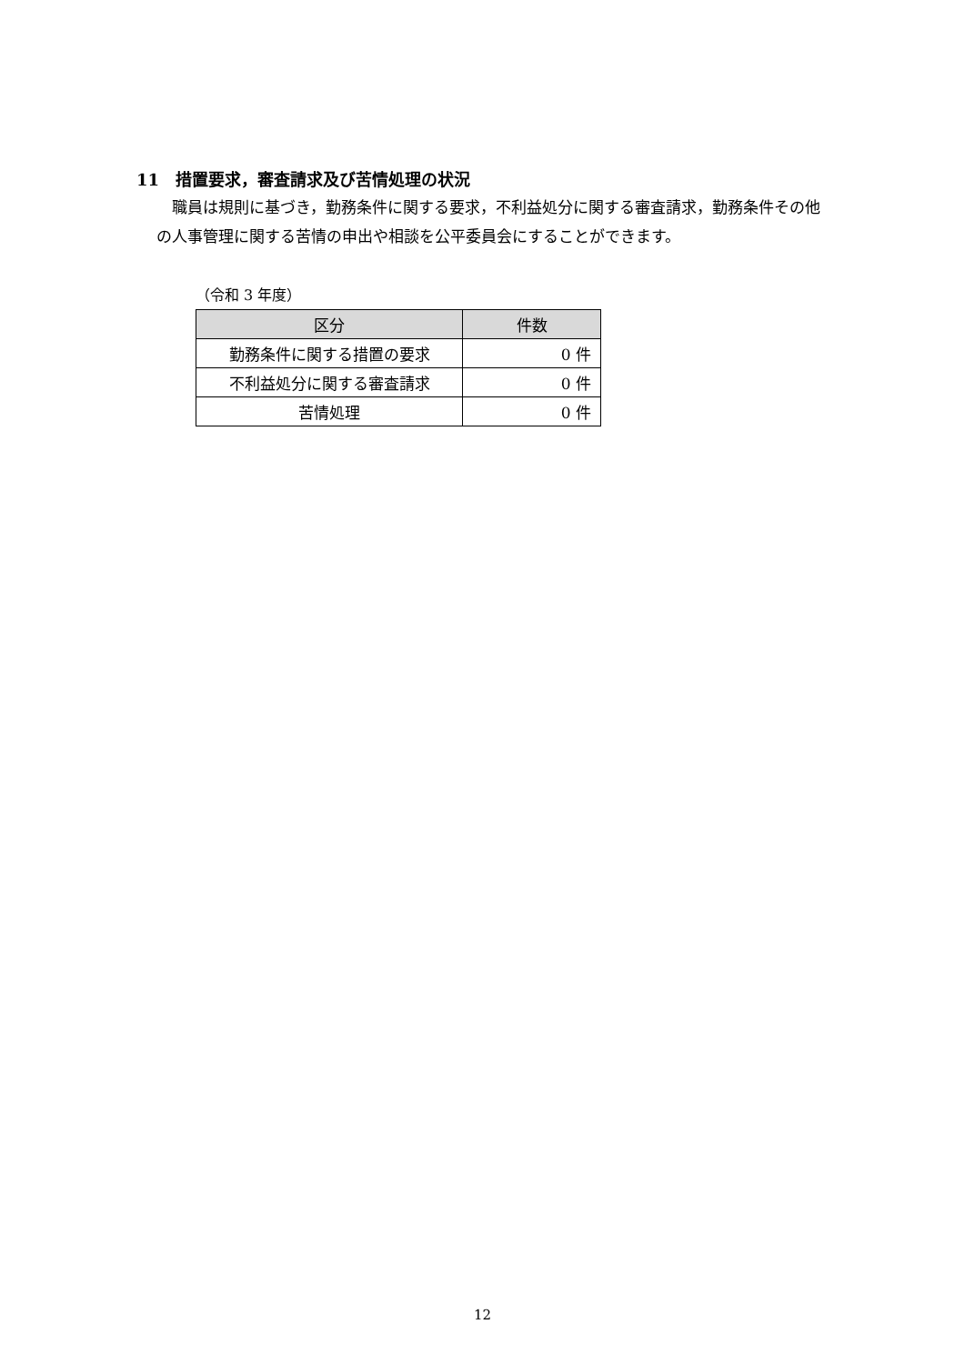11　措置要求，審査請求及び苦情処理の状況
職員は規則に基づき，勤務条件に関する要求，不利益処分に関する審査請求，勤務条件その他の人事管理に関する苦情の申出や相談を公平委員会にすることができます。
（令和 3 年度）
| 区分 | 件数 |
| --- | --- |
| 勤務条件に関する措置の要求 | 0 件 |
| 不利益処分に関する審査請求 | 0 件 |
| 苦情処理 | 0 件 |
12